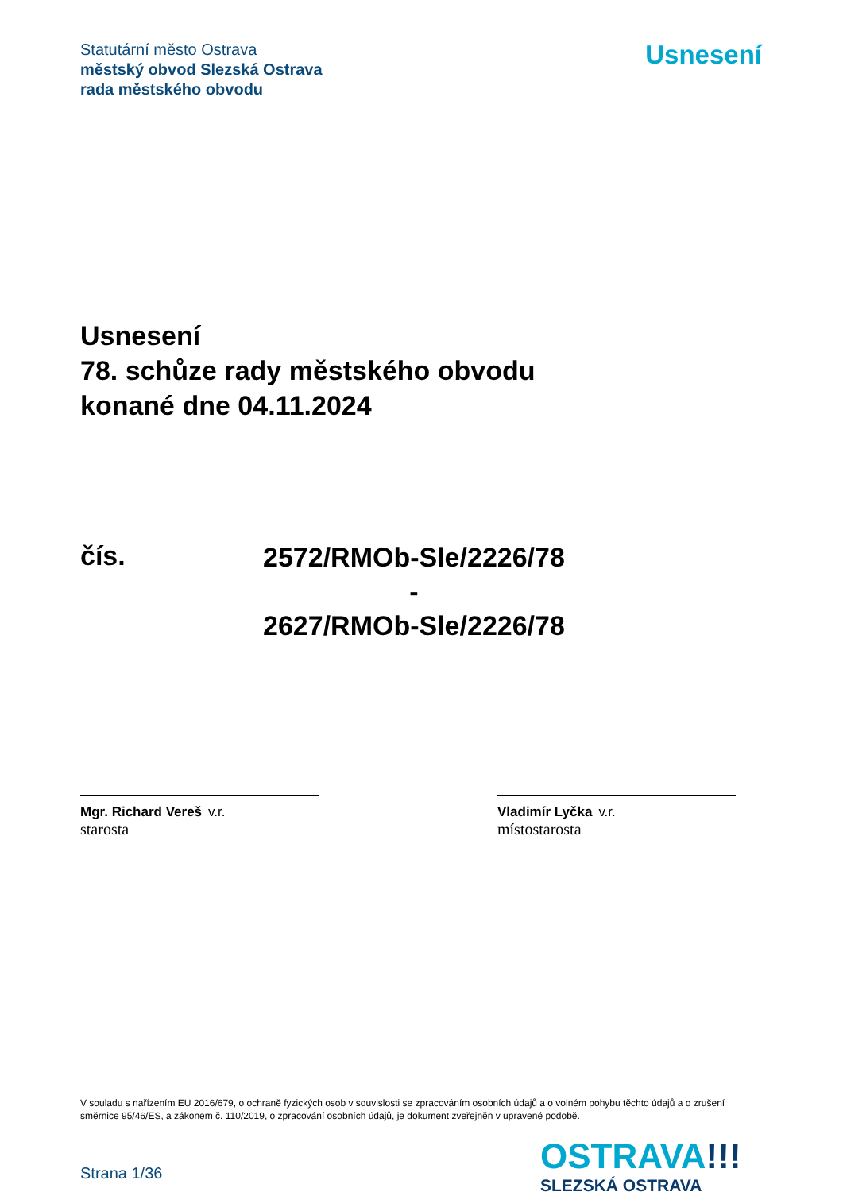Statutární město Ostrava
městský obvod Slezská Ostrava
rada městského obvodu
Usnesení
Usnesení
78. schůze rady městského obvodu
konané dne 04.11.2024
čís.
2572/RMOb-Sle/2226/78
-
2627/RMOb-Sle/2226/78
Mgr. Richard Vereš v.r.
starosta
Vladimír Lyčka v.r.
místostarosta
V souladu s nařízením EU 2016/679, o ochraně fyzických osob v souvislosti se zpracováním osobních údajů a o volném pohybu těchto údajů a o zrušení směrnice 95/46/ES, a zákonem č. 110/2019, o zpracování osobních údajů, je dokument zveřejněn v upravené podobě.
OSTRAVA!!!
SLEZSKÁ OSTRAVA
Strana 1/36